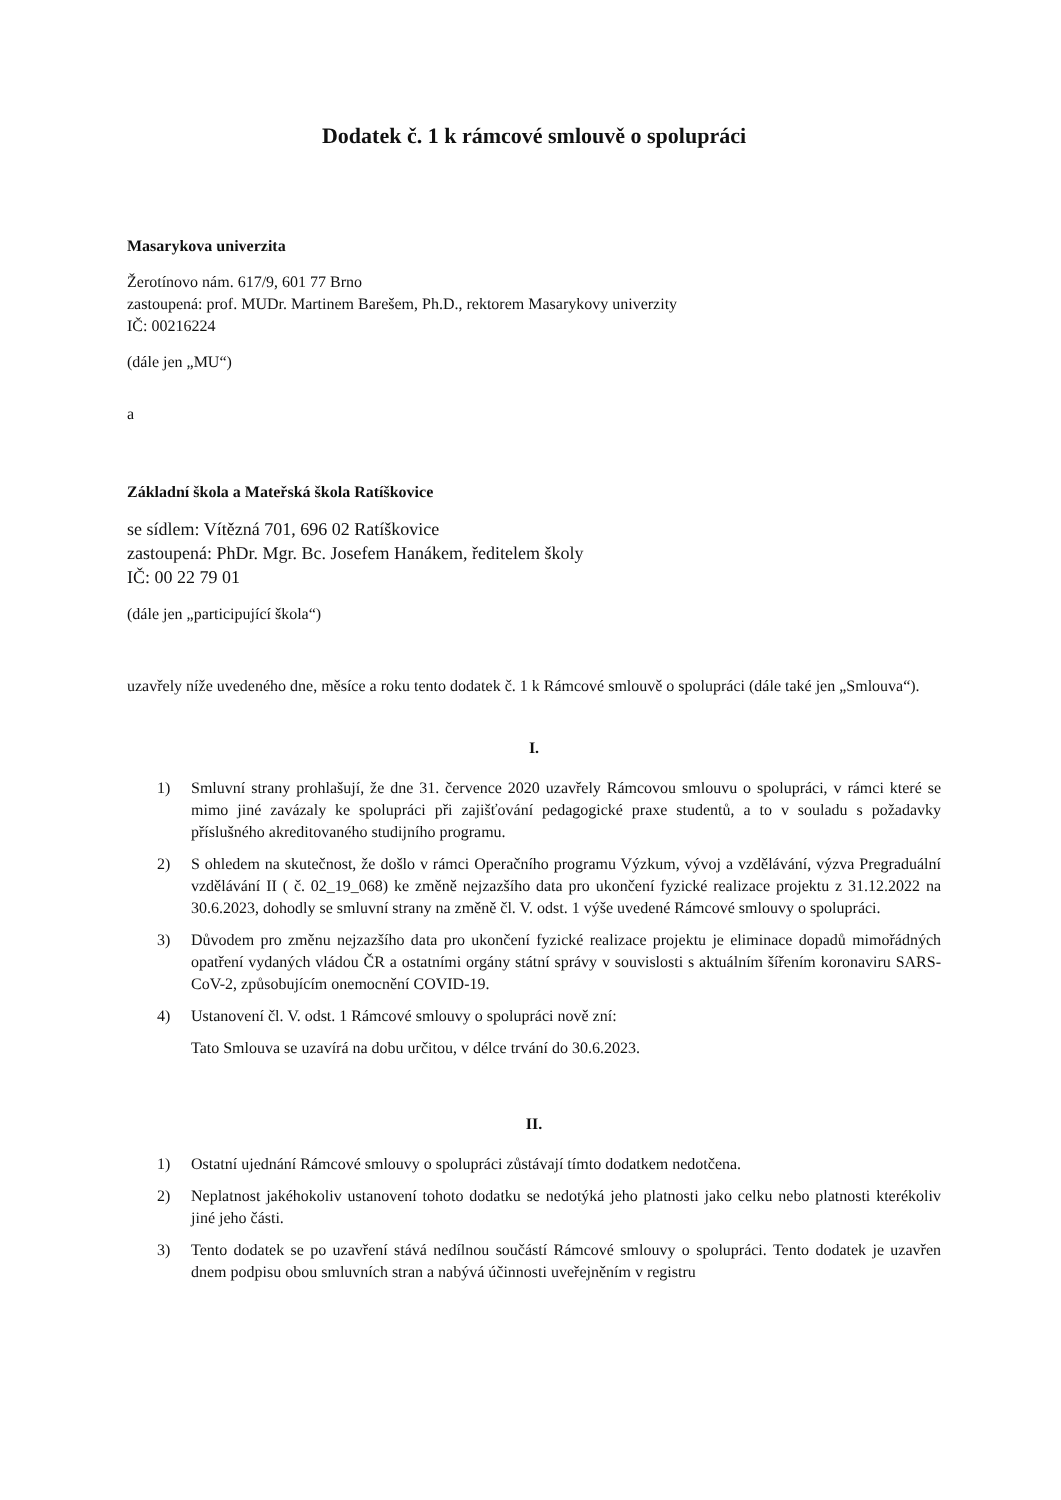Dodatek č. 1 k rámcové smlouvě o spolupráci
Masarykova univerzita
Žerotínovo nám. 617/9, 601 77 Brno
zastoupená: prof. MUDr. Martinem Barešem, Ph.D., rektorem Masarykovy univerzity
IČ: 00216224
(dále jen „MU“)
a
Základní škola a Mateřská škola Ratíškovice
se sídlem: Vítězná 701, 696 02 Ratíškovice
zastoupená: PhDr. Mgr. Bc. Josefem Hanákem, ředitelem školy
IČ: 00 22 79 01
(dále jen „participující škola“)
uzavřely níže uvedeného dne, měsíce a roku tento dodatek č. 1 k Rámcové smlouvě o spolupráci (dále také jen „Smlouva“).
I.
1) Smluvní strany prohlašují, že dne 31. července 2020 uzavřely Rámcovou smlouvu o spolupráci, v rámci které se mimo jiné zavázaly ke spolupráci při zajišťování pedagogické praxe studentů, a to v souladu s požadavky příslušného akreditovaného studijního programu.
2) S ohledem na skutečnost, že došlo v rámci Operačního programu Výzkum, vývoj a vzdělávání, výzva Pregraduální vzdělávání II ( č. 02_19_068) ke změně nejzazšího data pro ukončení fyzické realizace projektu z 31.12.2022 na 30.6.2023, dohodly se smluvní strany na změně čl. V. odst. 1 výše uvedené Rámcové smlouvy o spolupráci.
3) Důvodem pro změnu nejzazšího data pro ukončení fyzické realizace projektu je eliminace dopadů mimořádných opatření vydaných vládou ČR a ostatními orgány státní správy v souvislosti s aktuálním šířením koronaviru SARS-CoV-2, způsobujícím onemocnění COVID-19.
4) Ustanovení čl. V. odst. 1 Rámcové smlouvy o spolupráci nově zní:
Tato Smlouva se uzavírá na dobu určitou, v délce trvání do 30.6.2023.
II.
1) Ostatní ujednání Rámcové smlouvy o spolupráci zůstávají tímto dodatkem nedotčena.
2) Neplatnost jakéhokoliv ustanovení tohoto dodatku se nedotýká jeho platnosti jako celku nebo platnosti kterékoliv jiné jeho části.
3) Tento dodatek se po uzavření stává nedílnou součástí Rámcové smlouvy o spolupráci. Tento dodatek je uzavřen dnem podpisu obou smluvních stran a nabývá účinnosti uveřejněním v registru